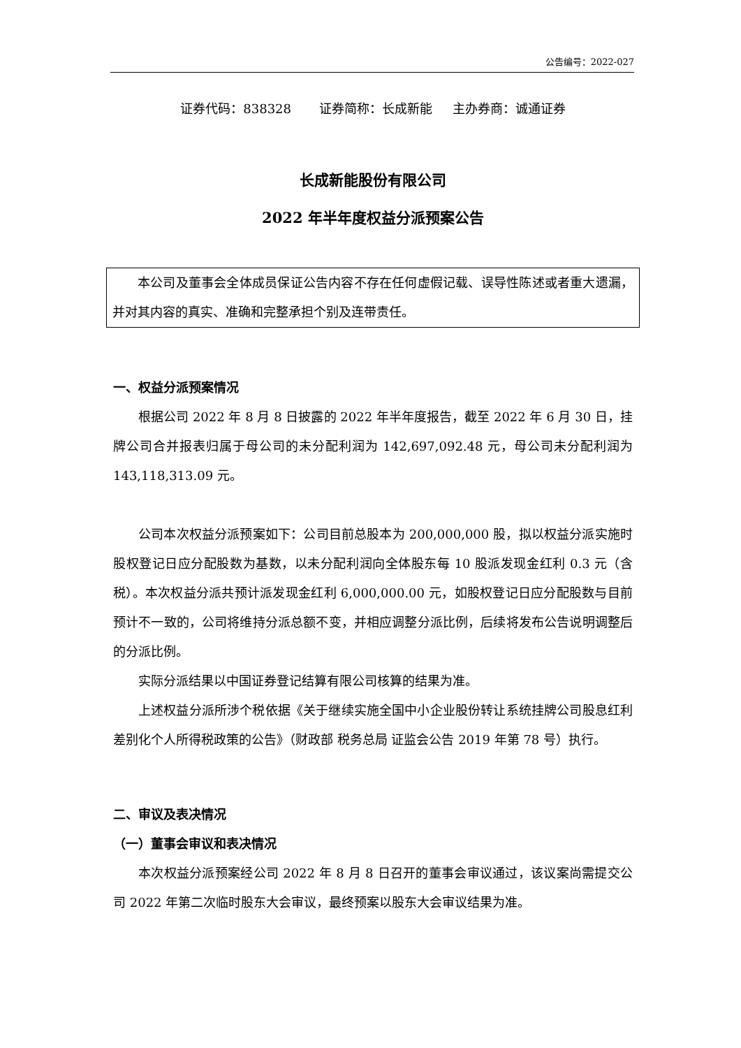公告编号：2022-027
证券代码：838328 证券简称：长成新能 主办券商：诚通证券
长成新能股份有限公司
2022 年半年度权益分派预案公告
本公司及董事会全体成员保证公告内容不存在任何虚假记载、误导性陈述或者重大遗漏，并对其内容的真实、准确和完整承担个别及连带责任。
一、权益分派预案情况
根据公司 2022 年 8 月 8 日披露的 2022 年半年度报告，截至 2022 年 6 月 30 日，挂牌公司合并报表归属于母公司的未分配利润为 142,697,092.48 元，母公司未分配利润为 143,118,313.09 元。
公司本次权益分派预案如下：公司目前总股本为 200,000,000 股，拟以权益分派实施时股权登记日应分配股数为基数，以未分配利润向全体股东每 10 股派发现金红利 0.3 元（含税）。本次权益分派共预计派发现金红利 6,000,000.00 元，如股权登记日应分配股数与目前预计不一致的，公司将维持分派总额不变，并相应调整分派比例，后续将发布公告说明调整后的分派比例。
实际分派结果以中国证券登记结算有限公司核算的结果为准。
上述权益分派所涉个税依据《关于继续实施全国中小企业股份转让系统挂牌公司股息红利差别化个人所得税政策的公告》（财政部 税务总局 证监会公告 2019 年第 78 号）执行。
二、审议及表决情况
（一）董事会审议和表决情况
本次权益分派预案经公司 2022 年 8 月 8 日召开的董事会审议通过，该议案尚需提交公司 2022 年第二次临时股东大会审议，最终预案以股东大会审议结果为准。